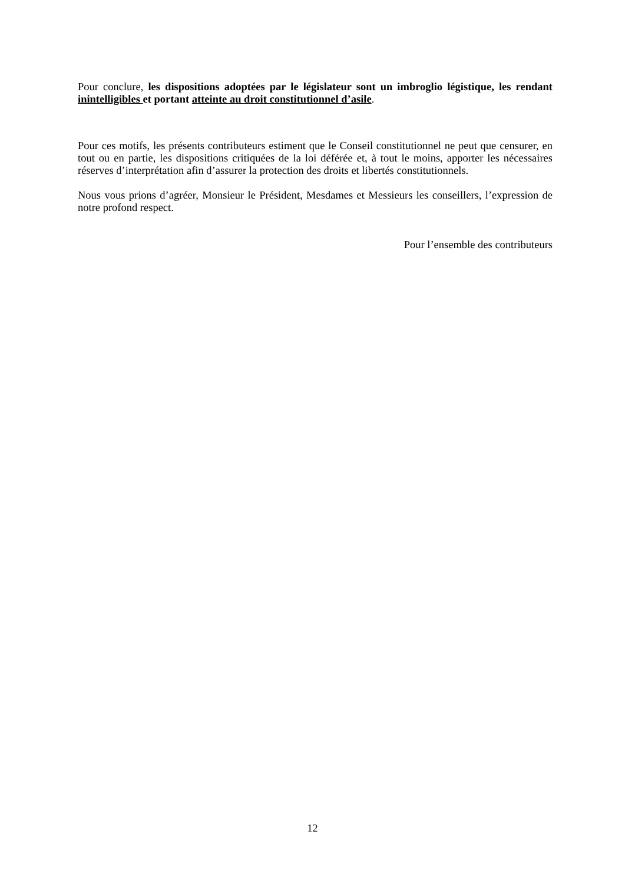Pour conclure, les dispositions adoptées par le législateur sont un imbroglio légistique, les rendant inintelligibles et portant atteinte au droit constitutionnel d’asile.
Pour ces motifs, les présents contributeurs estiment que le Conseil constitutionnel ne peut que censurer, en tout ou en partie, les dispositions critiquées de la loi déférée et, à tout le moins, apporter les nécessaires réserves d’interprétation afin d’assurer la protection des droits et libertés constitutionnels.
Nous vous prions d’agréer, Monsieur le Président, Mesdames et Messieurs les conseillers, l’expression de notre profond respect.
Pour l’ensemble des contributeurs
12